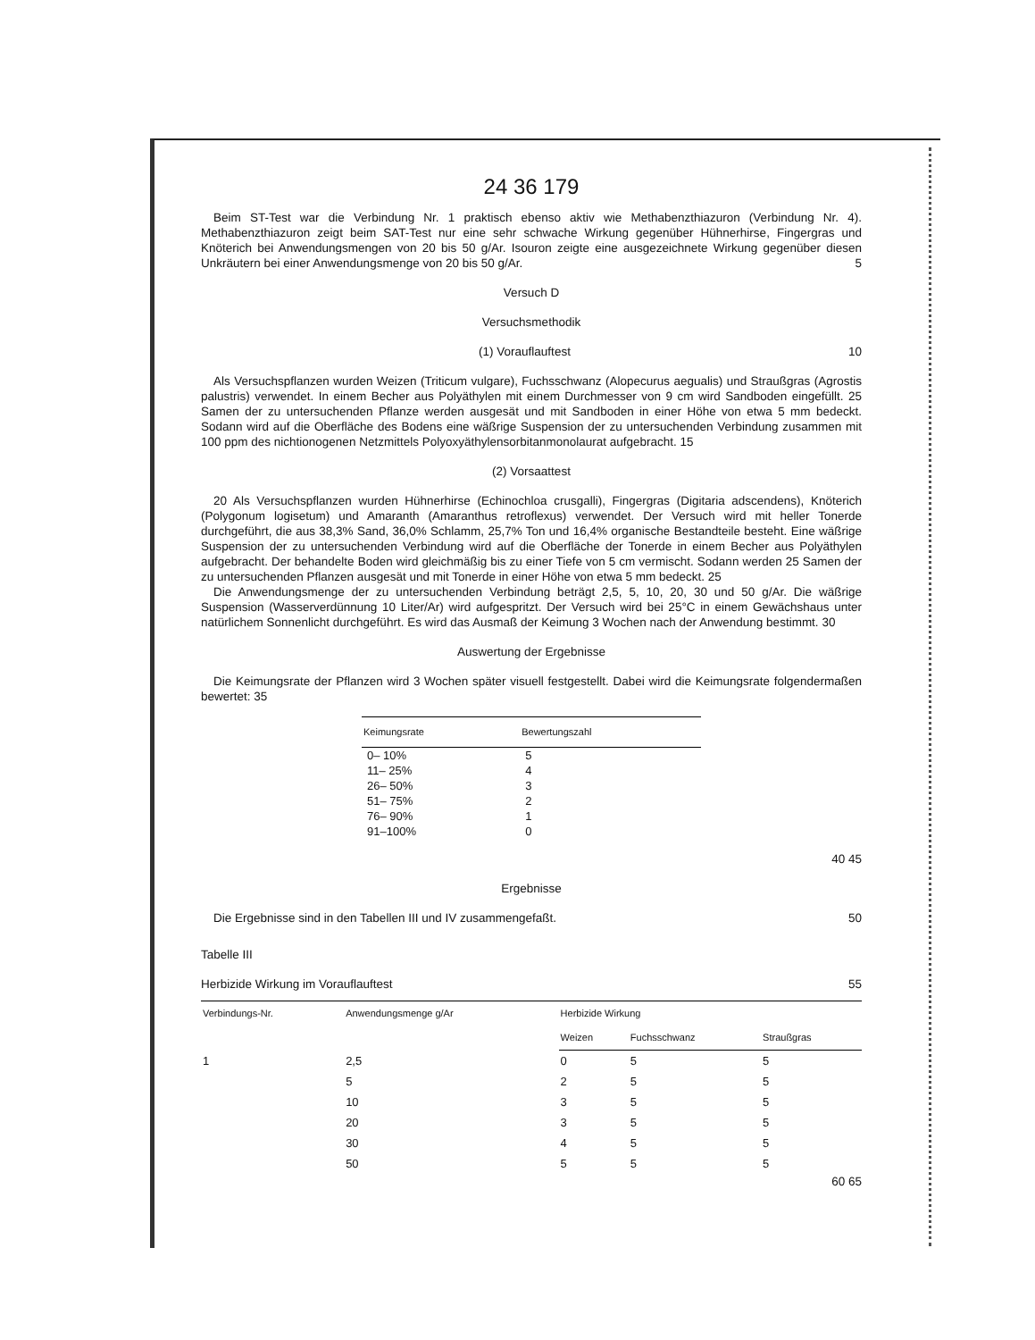24 36 179
Beim ST-Test war die Verbindung Nr. 1 praktisch ebenso aktiv wie Methabenzthiazuron (Verbindung Nr. 4). Methabenzthiazuron zeigt beim SAT-Test nur eine sehr schwache Wirkung gegenüber Hühnerhirse, Fingergras und Knöterich bei Anwendungsmengen von 20 bis 50 g/Ar. Isouron zeigte eine ausgezeichnete Wirkung gegenüber diesen Unkräutern bei einer Anwendungsmenge von 20 bis 50 g/Ar. 5
Versuch D
Versuchsmethodik
(1) Vorauflauftest 10
Als Versuchspflanzen wurden Weizen (Triticum vulgare), Fuchsschwanz (Alopecurus aegualis) und Straußgras (Agrostis palustris) verwendet. In einem Becher aus Polyäthylen mit einem Durchmesser von 9 cm wird Sandboden eingefüllt. 25 Samen der zu untersuchenden Pflanze werden ausgesät und mit Sandboden in einer Höhe von etwa 5 mm bedeckt. Sodann wird auf die Oberfläche des Bodens eine wäßrige Suspension der zu untersuchenden Verbindung zusammen mit 100 ppm des nichtionogenen Netzmittels Polyoxyäthylensorbitanmonolaurat aufgebracht. 15
(2) Vorsaattest
20 Als Versuchspflanzen wurden Hühnerhirse (Echinochloa crusgalli), Fingergras (Digitaria adscendens), Knöterich (Polygonum logisetum) und Amaranth (Amaranthus retroflexus) verwendet. Der Versuch wird mit heller Tonerde durchgeführt, die aus 38,3% Sand, 36,0% Schlamm, 25,7% Ton und 16,4% organische Bestandteile besteht. Eine wäßrige Suspension der zu untersuchenden Verbindung wird auf die Oberfläche der Tonerde in einem Becher aus Polyäthylen aufgebracht. Der behandelte Boden wird gleichmäßig bis zu einer Tiefe von 5 cm vermischt. Sodann werden 25 Samen der zu untersuchenden Pflanzen ausgesät und mit Tonerde in einer Höhe von etwa 5 mm bedeckt. 25
Die Anwendungsmenge der zu untersuchenden Verbindung beträgt 2,5, 5, 10, 20, 30 und 50 g/Ar. Die wäßrige Suspension (Wasserverdünnung 10 Liter/Ar) wird aufgespritzt. Der Versuch wird bei 25°C in einem Gewächshaus unter natürlichem Sonnenlicht durchgeführt. Es wird das Ausmaß der Keimung 3 Wochen nach der Anwendung bestimmt. 30
Auswertung der Ergebnisse
Die Keimungsrate der Pflanzen wird 3 Wochen später visuell festgestellt. Dabei wird die Keimungsrate folgendermaßen bewertet: 35
| Keimungsrate | Bewertungszahl |
| --- | --- |
| 0– 10% | 5 |
| 11– 25% | 4 |
| 26– 50% | 3 |
| 51– 75% | 2 |
| 76– 90% | 1 |
| 91–100% | 0 |
40 45
Ergebnisse
Die Ergebnisse sind in den Tabellen III und IV zusammengefaßt. 50
Tabelle III
Herbizide Wirkung im Vorauflauftest 55
| Verbindungs-Nr. | Anwendungsmenge g/Ar | Herbizide Wirkung | | |
| --- | --- | --- | --- | --- |
| | | Weizen | Fuchsschwanz | Straußgras |
| 1 | 2,5 | 0 | 5 | 5 |
| | 5 | 2 | 5 | 5 |
| | 10 | 3 | 5 | 5 |
| | 20 | 3 | 5 | 5 |
| | 30 | 4 | 5 | 5 |
| | 50 | 5 | 5 | 5 |
60 65